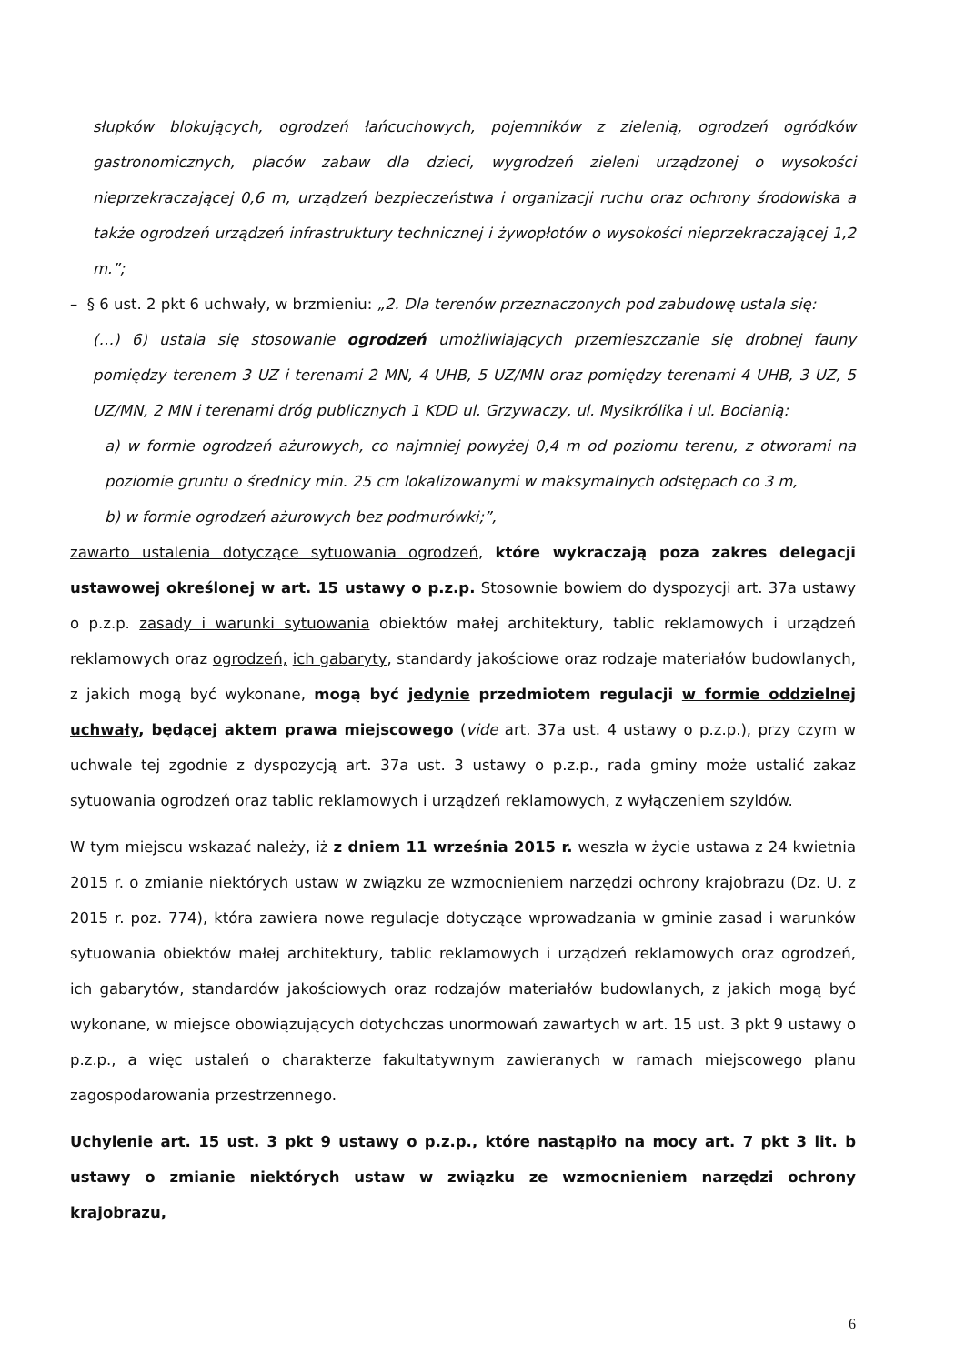słupków blokujących, ogrodzeń łańcuchowych, pojemników z zielenią, ogrodzeń ogródków gastronomicznych, placów zabaw dla dzieci, wygrodzeń zieleni urządzonej o wysokości nieprzekraczającej 0,6 m, urządzeń bezpieczeństwa i organizacji ruchu oraz ochrony środowiska a także ogrodzeń urządzeń infrastruktury technicznej i żywopłotów o wysokości nieprzekraczającej 1,2 m.”;
– § 6 ust. 2 pkt 6 uchwały, w brzmieniu: „2. Dla terenów przeznaczonych pod zabudowę ustala się:
(…) 6) ustala się stosowanie ogrodzeń umożliwiających przemieszczanie się drobnej fauny pomiędzy terenem 3 UZ i terenami 2 MN, 4 UHB, 5 UZ/MN oraz pomiędzy terenami 4 UHB, 3 UZ, 5 UZ/MN, 2 MN i terenami dróg publicznych 1 KDD ul. Grzywaczy, ul. Mysikrólika i ul. Bocianią:
a) w formie ogrodzeń ażurowych, co najmniej powyżej 0,4 m od poziomu terenu, z otworami na poziomie gruntu o średnicy min. 25 cm lokalizowanymi w maksymalnych odstępach co 3 m,
b) w formie ogrodzeń ażurowych bez podmurówki;”,
zawarto ustalenia dotyczące sytuowania ogrodzeń, które wykraczają poza zakres delegacji ustawowej określonej w art. 15 ustawy o p.z.p. Stosownie bowiem do dyspozycji art. 37a ustawy o p.z.p. zasady i warunki sytuowania obiektów małej architektury, tablic reklamowych i urządzeń reklamowych oraz ogrodzeń, ich gabaryty, standardy jakościowe oraz rodzaje materiałów budowlanych, z jakich mogą być wykonane, mogą być jedynie przedmiotem regulacji w formie oddzielnej uchwały, będącej aktem prawa miejscowego (vide art. 37a ust. 4 ustawy o p.z.p.), przy czym w uchwale tej zgodnie z dyspozycją art. 37a ust. 3 ustawy o p.z.p., rada gminy może ustalić zakaz sytuowania ogrodzeń oraz tablic reklamowych i urządzeń reklamowych, z wyłączeniem szyldów.
W tym miejscu wskazać należy, iż z dniem 11 września 2015 r. weszła w życie ustawa z 24 kwietnia 2015 r. o zmianie niektórych ustaw w związku ze wzmocnieniem narzędzi ochrony krajobrazu (Dz. U. z 2015 r. poz. 774), która zawiera nowe regulacje dotyczące wprowadzania w gminie zasad i warunków sytuowania obiektów małej architektury, tablic reklamowych i urządzeń reklamowych oraz ogrodzeń, ich gabarytów, standardów jakościowych oraz rodzajów materiałów budowlanych, z jakich mogą być wykonane, w miejsce obowiązujących dotychczas unormowań zawartych w art. 15 ust. 3 pkt 9 ustawy o p.z.p., a więc ustaleń o charakterze fakultatywnym zawieranych w ramach miejscowego planu zagospodarowania przestrzennego.
Uchylenie art. 15 ust. 3 pkt 9 ustawy o p.z.p., które nastąpiło na mocy art. 7 pkt 3 lit. b ustawy o zmianie niektórych ustaw w związku ze wzmocnieniem narzędzi ochrony krajobrazu,
6